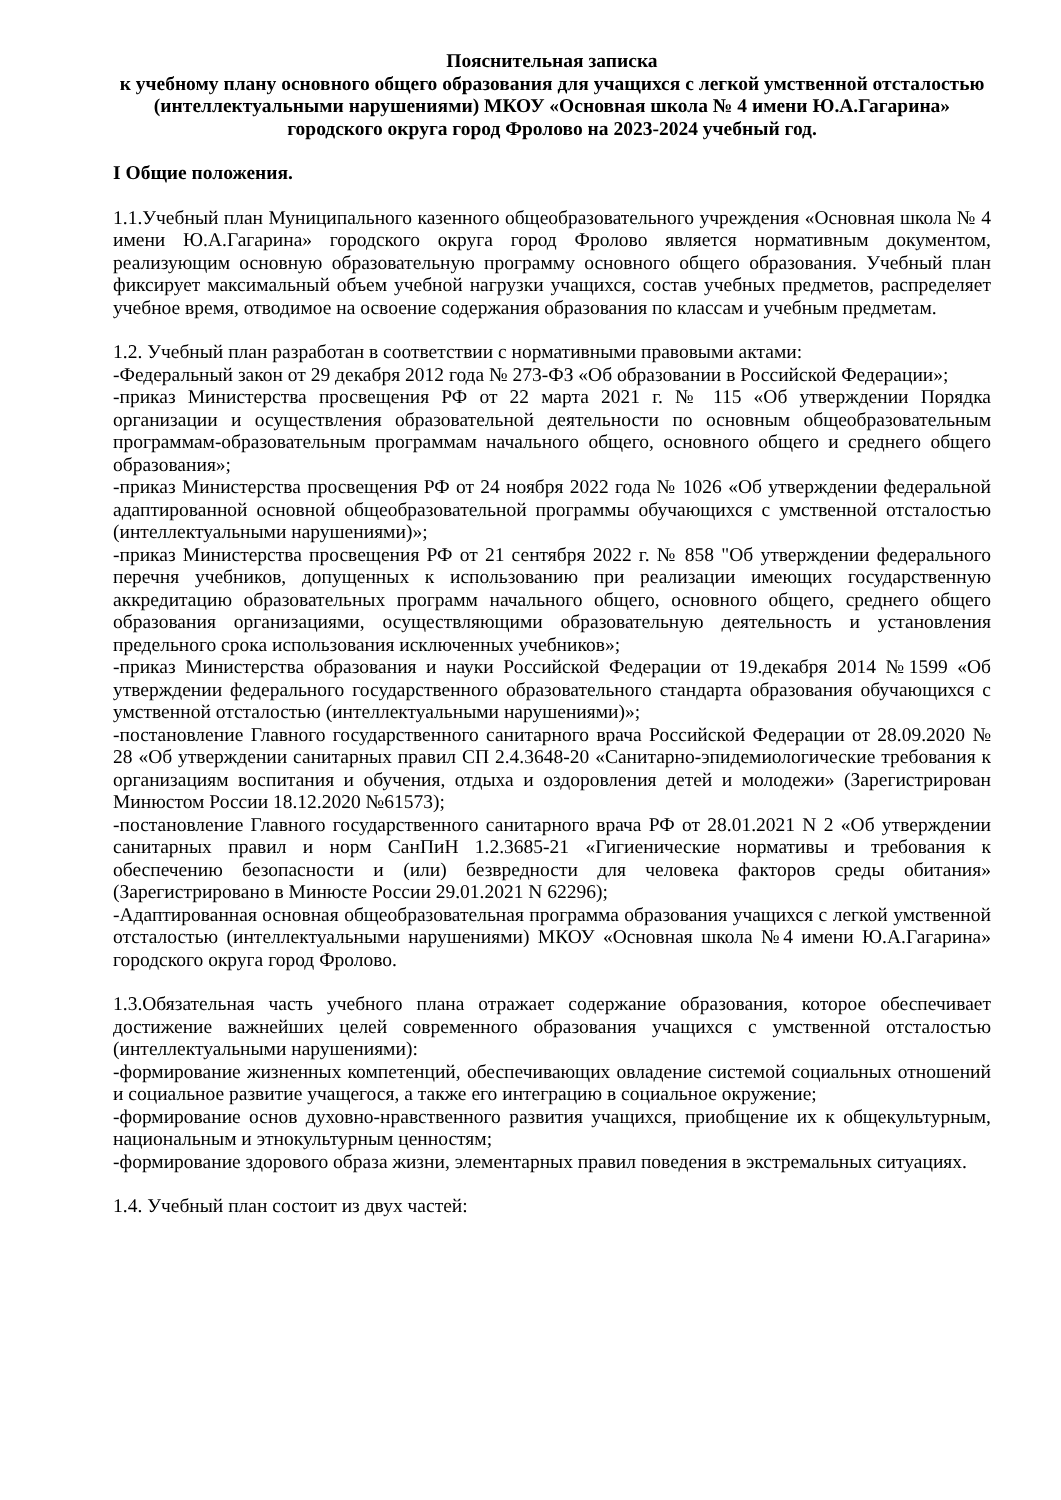Пояснительная записка
к учебному плану основного общего образования для учащихся с легкой умственной отсталостью (интеллектуальными нарушениями) МКОУ «Основная школа № 4 имени Ю.А.Гагарина» городского округа город Фролово на 2023-2024 учебный год.
I Общие положения.
1.1.Учебный план Муниципального казенного общеобразовательного учреждения «Основная школа № 4 имени Ю.А.Гагарина» городского округа город Фролово является нормативным документом, реализующим основную образовательную программу основного общего образования. Учебный план фиксирует максимальный объем учебной нагрузки учащихся, состав учебных предметов, распределяет учебное время, отводимое на освоение содержания образования по классам и учебным предметам.
1.2. Учебный план разработан в соответствии с нормативными правовыми актами:
-Федеральный закон от 29 декабря 2012 года № 273-ФЗ «Об образовании в Российской Федерации»;
-приказ Министерства просвещения РФ от 22 марта 2021 г. № 115 «Об утверждении Порядка организации и осуществления образовательной деятельности по основным общеобразовательным программам-образовательным программам начального общего, основного общего и среднего общего образования»;
-приказ Министерства просвещения РФ от 24 ноября 2022 года № 1026 «Об утверждении федеральной адаптированной основной общеобразовательной программы обучающихся с умственной отсталостью (интеллектуальными нарушениями)»;
-приказ Министерства просвещения РФ от 21 сентября 2022 г. № 858 "Об утверждении федерального перечня учебников, допущенных к использованию при реализации имеющих государственную аккредитацию образовательных программ начального общего, основного общего, среднего общего образования организациями, осуществляющими образовательную деятельность и установления предельного срока использования исключенных учебников»;
-приказ Министерства образования и науки Российской Федерации от 19.декабря 2014 №1599 «Об утверждении федерального государственного образовательного стандарта образования обучающихся с умственной отсталостью (интеллектуальными нарушениями)»;
-постановление Главного государственного санитарного врача Российской Федерации от 28.09.2020 № 28 «Об утверждении санитарных правил СП 2.4.3648-20 «Санитарно-эпидемиологические требования к организациям воспитания и обучения, отдыха и оздоровления детей и молодежи» (Зарегистрирован Минюстом России 18.12.2020 №61573);
-постановление Главного государственного санитарного врача РФ от 28.01.2021 N 2 «Об утверждении санитарных правил и норм СанПиН 1.2.3685-21 «Гигиенические нормативы и требования к обеспечению безопасности и (или) безвредности для человека факторов среды обитания» (Зарегистрировано в Минюсте России 29.01.2021 N 62296);
-Адаптированная основная общеобразовательная программа образования учащихся с легкой умственной отсталостью (интеллектуальными нарушениями) МКОУ «Основная школа №4 имени Ю.А.Гагарина» городского округа город Фролово.
1.3.Обязательная часть учебного плана отражает содержание образования, которое обеспечивает достижение важнейших целей современного образования учащихся с умственной отсталостью (интеллектуальными нарушениями):
-формирование жизненных компетенций, обеспечивающих овладение системой социальных отношений и социальное развитие учащегося, а также его интеграцию в социальное окружение;
-формирование основ духовно-нравственного развития учащихся, приобщение их к общекультурным, национальным и этнокультурным ценностям;
-формирование здорового образа жизни, элементарных правил поведения в экстремальных ситуациях.
1.4. Учебный план состоит из двух частей: